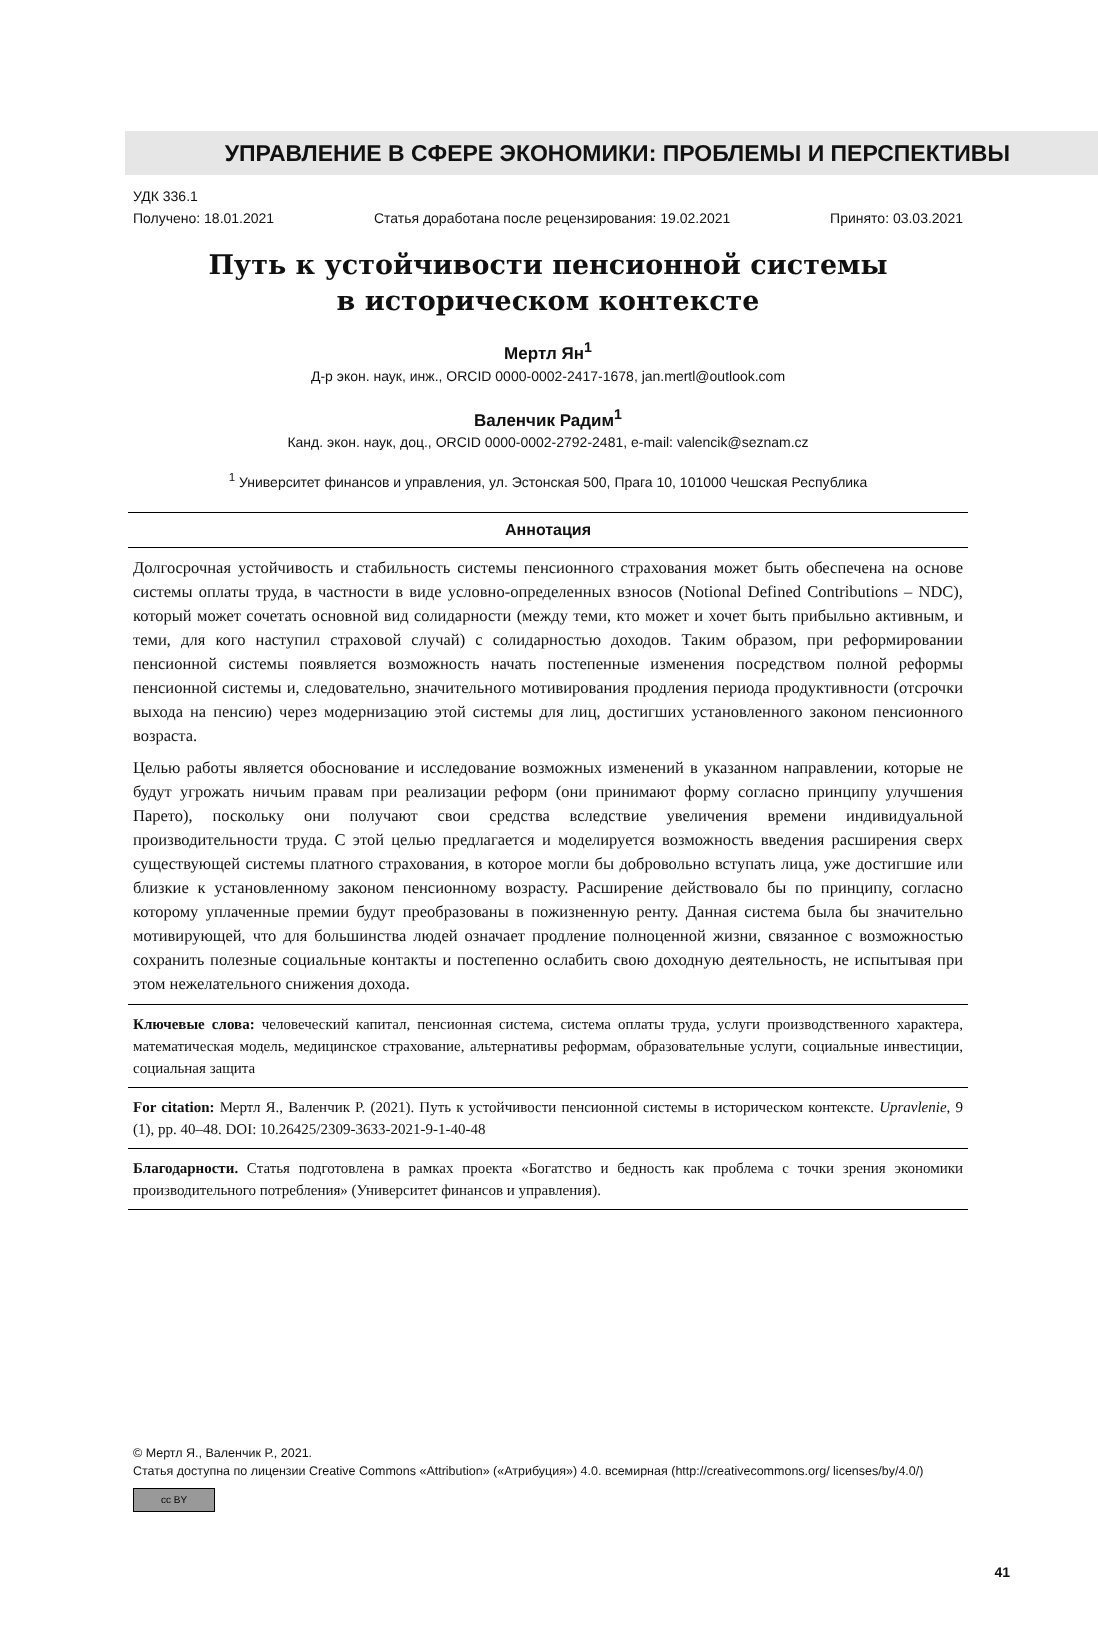УПРАВЛЕНИЕ В СФЕРЕ ЭКОНОМИКИ: ПРОБЛЕМЫ И ПЕРСПЕКТИВЫ
УДК 336.1
Получено: 18.01.2021 Статья доработана после рецензирования: 19.02.2021 Принято: 03.03.2021
Путь к устойчивости пенсионной системы
в историческом контексте
Мертл Ян<sup>1</sup>
Д-р экон. наук, инж., ORCID 0000-0002-2417-1678, jan.mertl@outlook.com
Валенчик Радим<sup>1</sup>
Канд. экон. наук, доц., ORCID 0000-0002-2792-2481, e-mail: valencik@seznam.cz
<sup>1</sup> Университет финансов и управления, ул. Эстонская 500, Прага 10, 101000 Чешская Республика
Аннотация
Долгосрочная устойчивость и стабильность системы пенсионного страхования может быть обеспечена на основе системы оплаты труда, в частности в виде условно-определенных взносов (Notional Defined Contributions – NDC), который может сочетать основной вид солидарности (между теми, кто может и хочет быть прибыльно активным, и теми, для кого наступил страховой случай) с солидарностью доходов. Таким образом, при реформировании пенсионной системы появляется возможность начать постепенные изменения посредством полной реформы пенсионной системы и, следовательно, значительного мотивирования продления периода продуктивности (отсрочки выхода на пенсию) через модернизацию этой системы для лиц, достигших установленного законом пенсионного возраста.
Целью работы является обоснование и исследование возможных изменений в указанном направлении, которые не будут угрожать ничьим правам при реализации реформ (они принимают форму согласно принципу улучшения Парето), поскольку они получают свои средства вследствие увеличения времени индивидуальной производительности труда. С этой целью предлагается и моделируется возможность введения расширения сверх существующей системы платного страхования, в которое могли бы добровольно вступать лица, уже достигшие или близкие к установленному законом пенсионному возрасту. Расширение действовало бы по принципу, согласно которому уплаченные премии будут преобразованы в пожизненную ренту. Данная система была бы значительно мотивирующей, что для большинства людей означает продление полноценной жизни, связанное с возможностью сохранить полезные социальные контакты и постепенно ослабить свою доходную деятельность, не испытывая при этом нежелательного снижения дохода.
Ключевые слова: человеческий капитал, пенсионная система, система оплаты труда, услуги производственного характера, математическая модель, медицинское страхование, альтернативы реформам, образовательные услуги, социальные инвестиции, социальная защита
For citation: Мертл Я., Валенчик Р. (2021). Путь к устойчивости пенсионной системы в историческом контексте. Upravlenie, 9 (1), pp. 40–48. DOI: 10.26425/2309-3633-2021-9-1-40-48
Благодарности. Статья подготовлена в рамках проекта «Богатство и бедность как проблема с точки зрения экономики производительного потребления» (Университет финансов и управления).
© Мертл Я., Валенчик Р., 2021.
Статья доступна по лицензии Creative Commons «Attribution» («Атрибуция») 4.0. всемирная (http://creativecommons.org/ licenses/by/4.0/)
cc BY
41